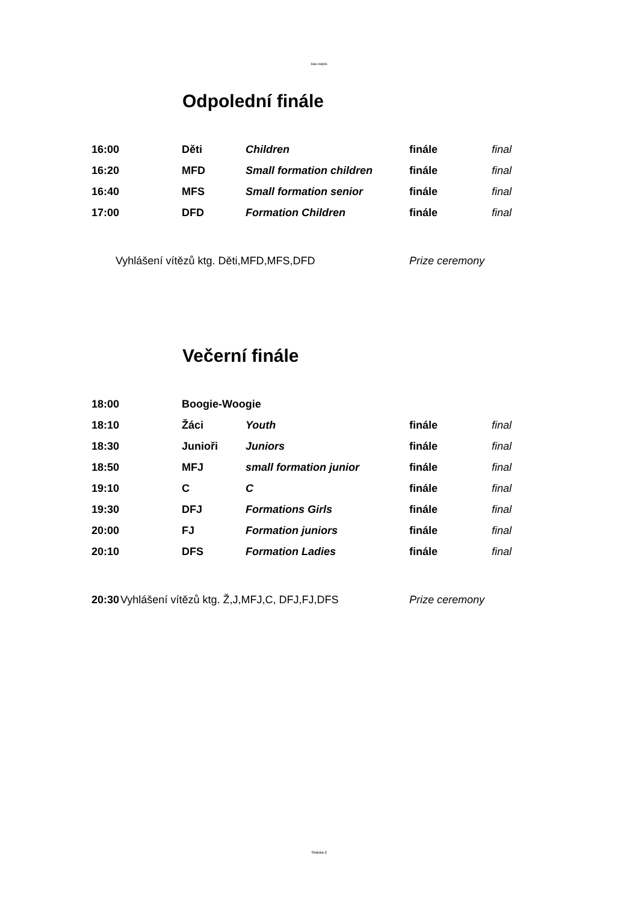čas.rozpis
Odpolední finále
| 16:00 | Děti | Children | finále | final |
| 16:20 | MFD | Small formation children | finále | final |
| 16:40 | MFS | Small formation senior | finále | final |
| 17:00 | DFD | Formation Children | finále | final |
Vyhlášení vítězů ktg. Děti,MFD,MFS,DFD Prize ceremony
Večerní finále
| 18:00 | Boogie-Woogie | | | |
| 18:10 | Žáci | Youth | finále | final |
| 18:30 | Junioři | Juniors | finále | final |
| 18:50 | MFJ | small formation junior | finále | final |
| 19:10 | C | C | finále | final |
| 19:30 | DFJ | Formations Girls | finále | final |
| 20:00 | FJ | Formation juniors | finále | final |
| 20:10 | DFS | Formation Ladies | finále | final |
20:30 Vyhlášení vítězů ktg. Ž,J,MFJ,C, DFJ,FJ,DFS Prize ceremony
Stránka 2